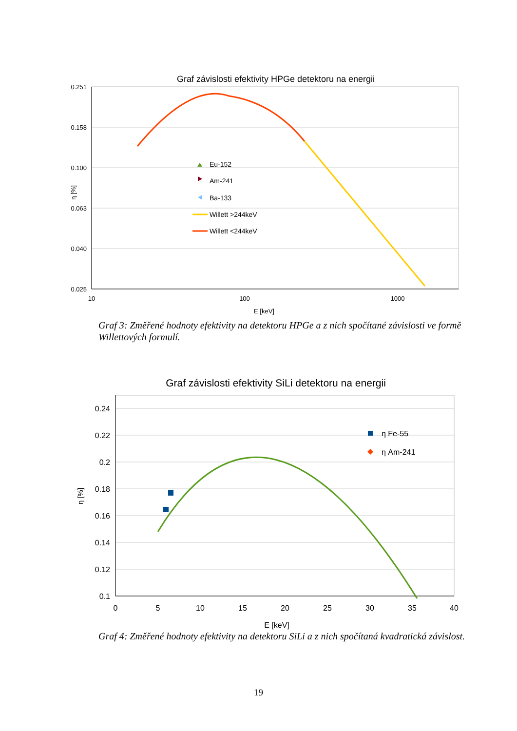Graf závislosti efektivity HPGe detektoru na energii
0.251
0.158
0.100
0.063
0.040
0.025
10
100
1000
E [keV]
η [%]
Eu-152
Am-241
Ba-133
Willett >244keV
Willett <244keV
Graf 3: Změřené hodnoty efektivity na detektoru HPGe a z nich spočítané závislosti ve formě Willettových formulí.
Graf závislosti efektivity SiLi detektoru na energii
0.24
0.22
0.2
0.18
0.16
0.14
0.12
0.1
0
5
10
15
20
25
30
35
40
E [keV]
η [%]
η Fe-55
η Am-241
Graf 4: Změřené hodnoty efektivity na detektoru SiLi a z nich spočítaná kvadratická závislost.
19